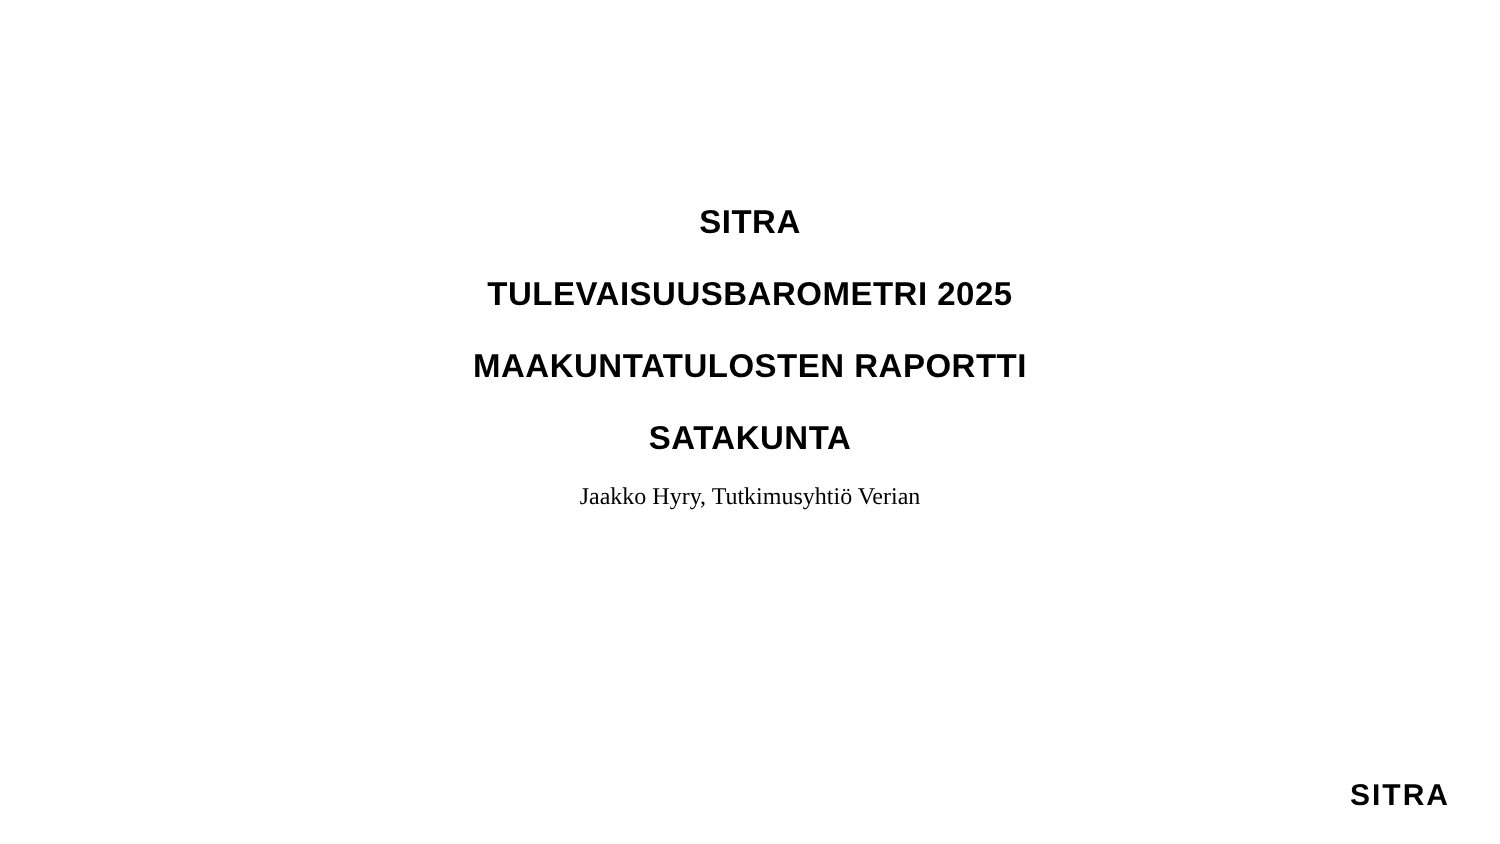SITRA
TULEVAISUUSBAROMETRI 2025
MAAKUNTATULOSTEN RAPORTTI
SATAKUNTA
Jaakko Hyry, Tutkimusyhtiö Verian
SITRA